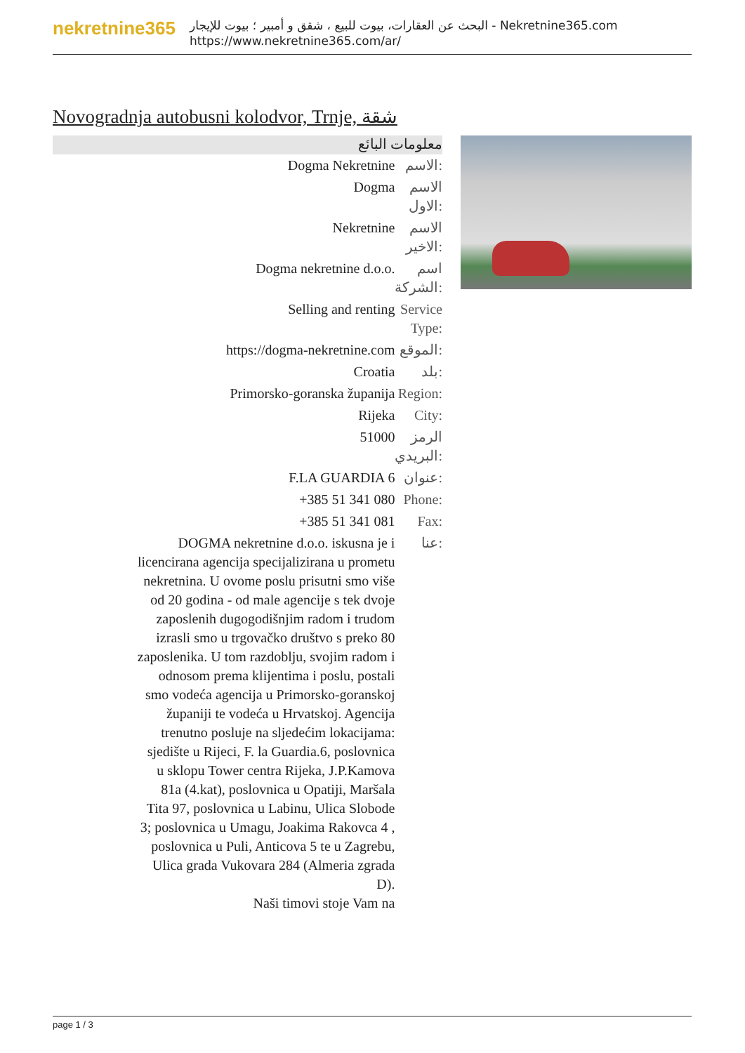nekretnine365
البحث عن العقارات، بيوت للبيع ، شقق و أمبير ؛ بيوت للإيجار - Nekretnine365.com
https://www.nekretnine365.com/ar/
Novogradnja autobusni kolodvor, Trnje, شقة
معلومات البائع
| Dogma Nekretnine | الاسم: |
| Dogma | الاسم الاول: |
| Nekretnine | الاسم الاخير: |
| Dogma nekretnine d.o.o. | اسم الشركة: |
| Selling and renting | Service Type: |
| https://dogma-nekretnine.com | الموقع: |
| Croatia | بلد: |
| Primorsko-goranska županija | Region: |
| Rijeka | City: |
| 51000 | الرمز البريدي: |
| F.LA GUARDIA 6 | عنوان: |
| +385 51 341 080 | Phone: |
| +385 51 341 081 | Fax: |
| DOGMA nekretnine d.o.o. iskusna je i licencirana agencija specijalizirana u prometu nekretnina. U ovome poslu prisutni smo više od 20 godina - od male agencije s tek dvoje zaposlenih dugogodišnjim radom i trudom izrasli smo u trgovačko društvo s preko 80 zaposlenika. U tom razdoblju, svojim radom i odnosom prema klijentima i poslu, postali smo vodeća agencija u Primorsko-goranskoj županiji te vodeća u Hrvatskoj. Agencija trenutno posluje na sljedećim lokacijama: sjedište u Rijeci, F. la Guardia.6, poslovnica u sklopu Tower centra Rijeka, J.P.Kamova 81a (4.kat), poslovnica u Opatiji, Maršala Tita 97, poslovnica u Labinu, Ulica Slobode 3; poslovnica u Umagu, Joakima Rakovca 4 , poslovnica u Puli, Anticova 5 te u Zagrebu, Ulica grada Vukovara 284 (Almeria zgrada D). Naši timovi stoje Vam na | عنا: |
page 1 / 3